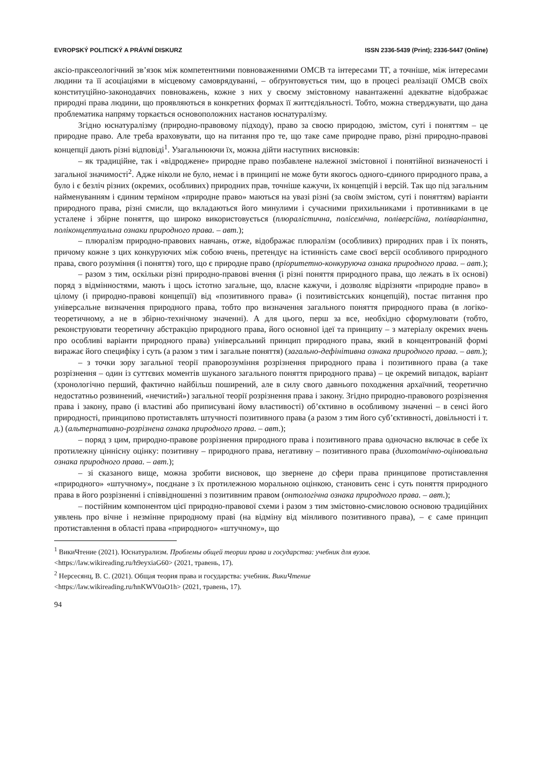EVROPSKÝ POLITICKÝ A PRÁVNÍ DISKURZ ISSN 2336-5439 (Print); 2336-5447 (Online)
аксіо-праксеологічний зв’язок між компетентними повноваженнями ОМСВ та інтересами ТГ, а точніше, між інтересами людини та її асоціаціями в місцевому самоврядуванні, – обґрунтовується тим, що в процесі реалізації ОМСВ своїх конституційно-законодавчих повноважень, кожне з них у своєму змістовному навантаженні адекватне відображає природні права людини, що проявляються в конкретних формах її життєдіяльності. Тобто, можна стверджувати, що дана проблематика напряму торкається основоположних настанов юснатуралізму.
Згідно юснатуралізму (природно-правовому підходу), право за своєю природою, змістом, суті і поняттям – це природне право. Але треба враховувати, що на питання про те, що таке саме природне право, різні природно-правові концепції дають різні відповіді<sup>1</sup>. Узагальнюючи їх, можна дійти наступних висновків:
– як традиційне, так і «відроджене» природне право позбавлене належної змістовної і понятійної визначеності і загальної значимості<sup>2</sup>. Адже ніколи не було, немає і в принципі не може бути якогось одного-єдиного природного права, а було і є безліч різних (окремих, особливих) природних прав, точніше кажучи, їх концепцій і версій. Так що під загальним найменуванням і єдиним терміном «природне право» маються на увазі різні (за своїм змістом, суті і поняттям) варіанти природного права, різні смисли, що вкладаються його минулими і сучасними прихильниками і противниками в це усталене і збірне поняття, що широко використовується (плюралістична, полісемічна, поліверсійна, поліваріантна, поліконцептуальна ознаки природного права. – авт.);
– плюралізм природно-правових навчань, отже, відображає плюралізм (особливих) природних прав і їх понять, причому кожне з цих конкуруючих між собою вчень, претендує на істинність саме своєї версії особливого природного права, свого розуміння (і поняття) того, що є природне право (пріоритетно-конкуруюча ознака природного права. – авт.);
– разом з тим, оскільки різні природно-правові вчення (і різні поняття природного права, що лежать в їх основі) поряд з відмінностями, мають і щось істотно загальне, що, власне кажучи, і дозволяє відрізняти «природне право» в цілому (і природно-правові концепції) від «позитивного права» (і позитивістських концепцій), постає питання про універсальне визначення природного права, тобто про визначення загального поняття природного права (в логіко-теоретичному, а не в збірно-технічному значенні). А для цього, перш за все, необхідно сформулювати (тобто, реконструювати теоретичну абстракцію природного права, його основної ідеї та принципу – з матеріалу окремих вчень про особливі варіанти природного права) універсальний принцип природного права, який в концентрованій формі виражає його специфіку і суть (а разом з тим і загальне поняття) (загально-дефінітивна ознака природного права. – авт.);
– з точки зору загальної теорії праворозуміння розрізнення природного права і позитивного права (а таке розрізнення – один із суттєвих моментів шуканого загального поняття природного права) – це окремий випадок, варіант (хронологічно перший, фактично найбільш поширений, але в силу свого давнього походження архаїчний, теоретично недостатньо розвинений, «нечистий») загальної теорії розрізнення права і закону. Згідно природно-правового розрізнення права і закону, право (і властиві або приписувані йому властивості) об’єктивно в особливому значенні – в сенсі його природності, принципово протиставлять штучності позитивного права (а разом з тим його суб’єктивності, довільності і т. д.) (альтернативно-розрізнена ознака природного права. – авт.);
– поряд з цим, природно-правове розрізнення природного права і позитивного права одночасно включає в себе їх протилежну ціннісну оцінку: позитивну – природного права, негативну – позитивного права (дихотомічно-оцінювальна ознака природного права. – авт.);
– зі сказаного вище, можна зробити висновок, що звернене до сфери права принципове протиставлення «природного» «штучному», поєднане з їх протилежною моральною оцінкою, становить сенс і суть поняття природного права в його розрізненні і співвідношенні з позитивним правом (онтологічна ознака природного права. – авт.);
– постійним компонентом цієї природно-правової схеми і разом з тим змістовно-смисловою основою традиційних уявлень про вічне і незмінне природному праві (на відміну від мінливого позитивного права), – є саме принцип протиставлення в області права «природного» «штучному», що
<sup>1</sup> ВикиЧтение (2021). Юснатурализм. Проблемы общей теории права и государства: учебник для вузов.
<https://law.wikireading.ru/h9eyxiaG60> (2021, травень, 17).
<sup>2</sup> Нерсесянц, В. С. (2021). Общая теория права и государства: учебник. ВикиЧтение
<https://law.wikireading.ru/hnKWV0aO1h> (2021, травень, 17).
94